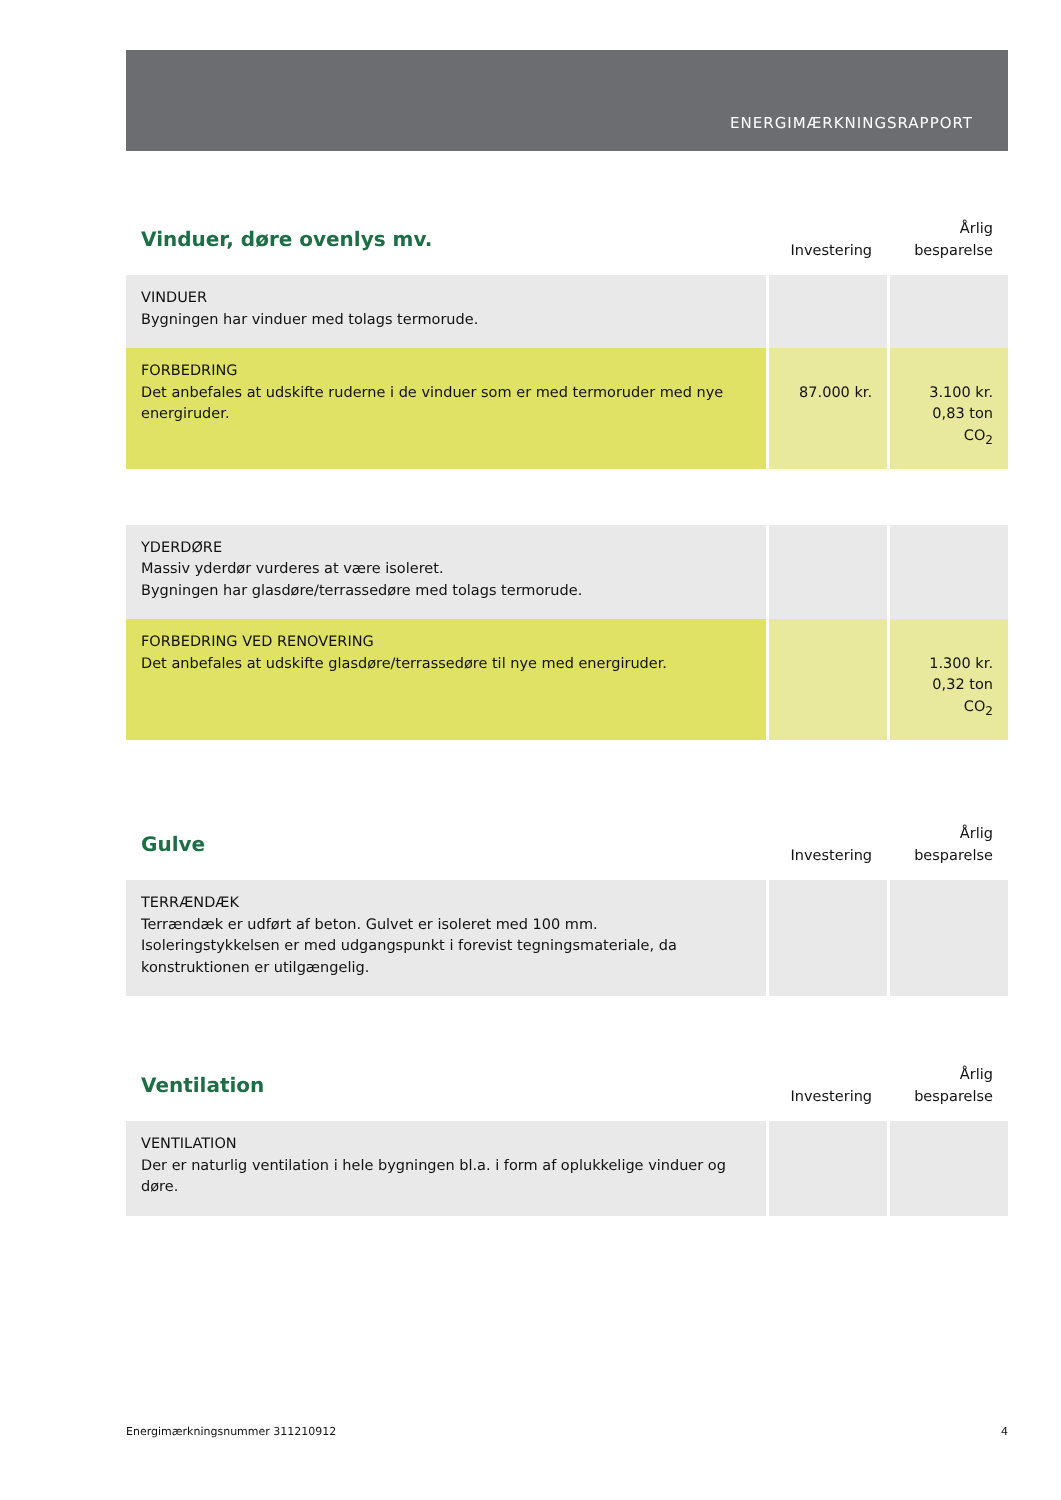ENERGIMÆRKNINGSRAPPORT
| Vinduer, døre ovenlys mv. | Investering | Årlig besparelse |
| --- | --- | --- |
| VINDUER Bygningen har vinduer med tolags termorude. | | |
| FORBEDRING Det anbefales at udskifte ruderne i de vinduer som er med termoruder med nye energiruder. | 87.000 kr. | 3.100 kr. 0,83 ton CO<sub>2</sub> |
| YDERDØRE Massiv yderdør vurderes at være isoleret. Bygningen har glasdøre/terrassedøre med tolags termorude. | | |
| FORBEDRING VED RENOVERING Det anbefales at udskifte glasdøre/terrassedøre til nye med energiruder. | | 1.300 kr. 0,32 ton CO<sub>2</sub> |
| Gulve | Investering | Årlig besparelse |
| TERRÆNDÆK Terrændæk er udført af beton. Gulvet er isoleret med 100 mm. Isoleringstykkelsen er med udgangspunkt i forevist tegningsmateriale, da konstruktionen er utilgængelig. | | |
| Ventilation | Investering | Årlig besparelse |
| VENTILATION Der er naturlig ventilation i hele bygningen bl.a. i form af oplukkelige vinduer og døre. | | |
Energimærkningsnummer 311210912 4